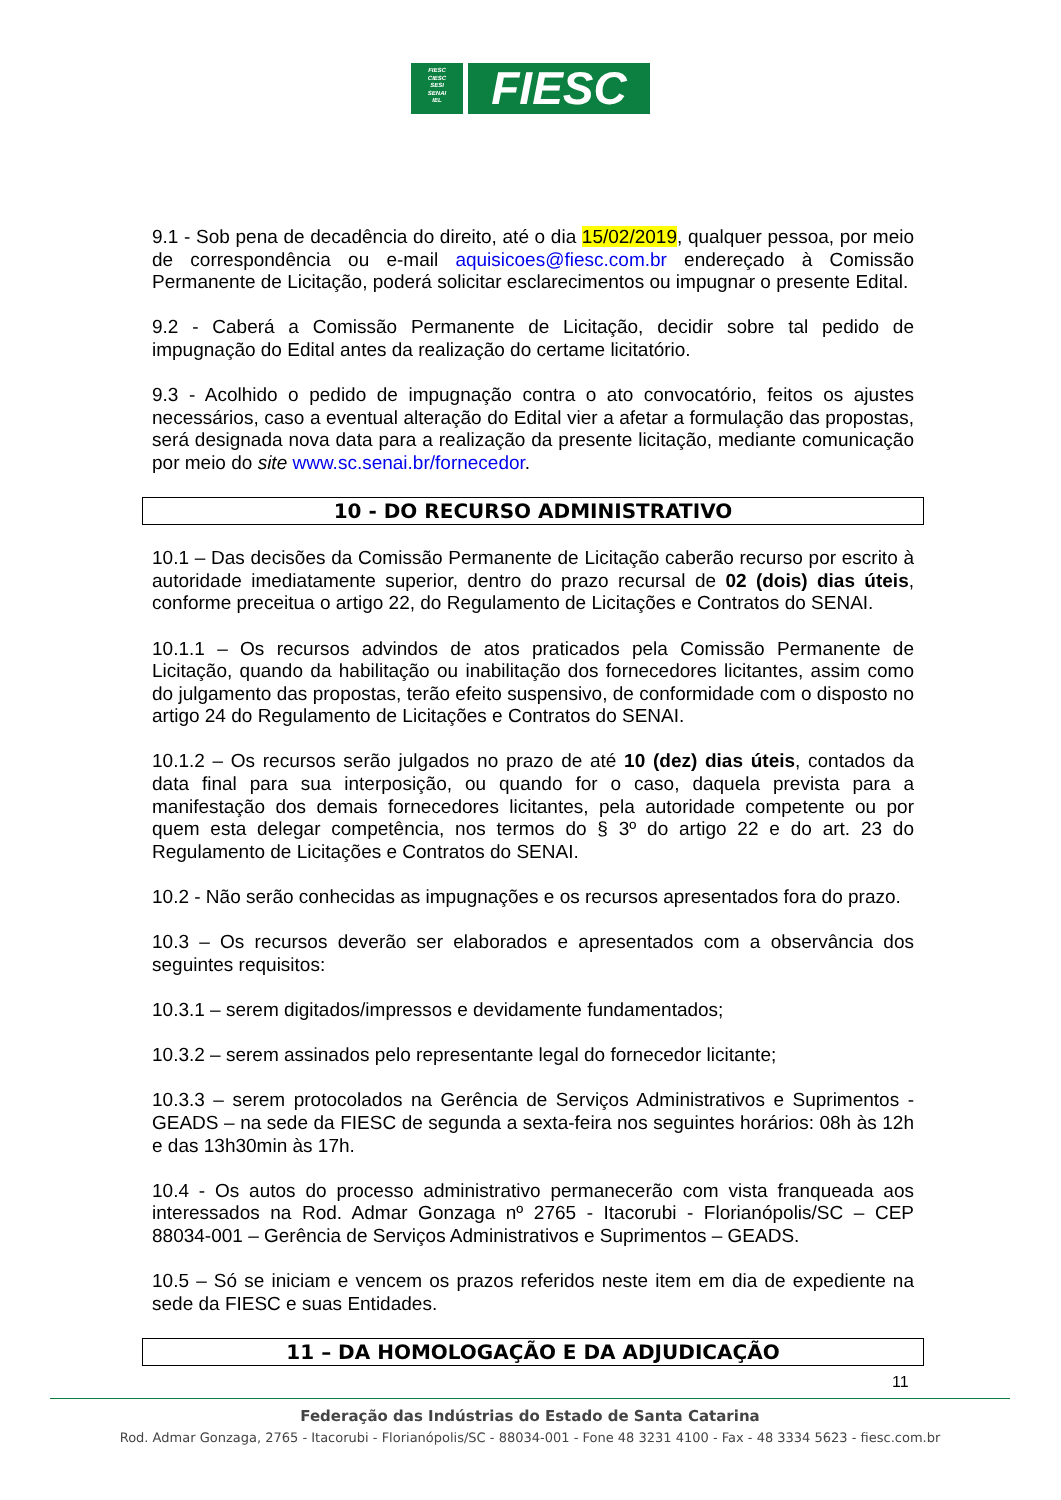FIESC
CIESC
SESI
SENAI
IEL
FIESC
9.1 - Sob pena de decadência do direito, até o dia 15/02/2019, qualquer pessoa, por meio de correspondência ou e-mail aquisicoes@fiesc.com.br endereçado à Comissão Permanente de Licitação, poderá solicitar esclarecimentos ou impugnar o presente Edital.
9.2 - Caberá a Comissão Permanente de Licitação, decidir sobre tal pedido de impugnação do Edital antes da realização do certame licitatório.
9.3 - Acolhido o pedido de impugnação contra o ato convocatório, feitos os ajustes necessários, caso a eventual alteração do Edital vier a afetar a formulação das propostas, será designada nova data para a realização da presente licitação, mediante comunicação por meio do site www.sc.senai.br/fornecedor.
10 - DO RECURSO ADMINISTRATIVO
10.1 – Das decisões da Comissão Permanente de Licitação caberão recurso por escrito à autoridade imediatamente superior, dentro do prazo recursal de 02 (dois) dias úteis, conforme preceitua o artigo 22, do Regulamento de Licitações e Contratos do SENAI.
10.1.1 – Os recursos advindos de atos praticados pela Comissão Permanente de Licitação, quando da habilitação ou inabilitação dos fornecedores licitantes, assim como do julgamento das propostas, terão efeito suspensivo, de conformidade com o disposto no artigo 24 do Regulamento de Licitações e Contratos do SENAI.
10.1.2 – Os recursos serão julgados no prazo de até 10 (dez) dias úteis, contados da data final para sua interposição, ou quando for o caso, daquela prevista para a manifestação dos demais fornecedores licitantes, pela autoridade competente ou por quem esta delegar competência, nos termos do § 3º do artigo 22 e do art. 23 do Regulamento de Licitações e Contratos do SENAI.
10.2 - Não serão conhecidas as impugnações e os recursos apresentados fora do prazo.
10.3 – Os recursos deverão ser elaborados e apresentados com a observância dos seguintes requisitos:
10.3.1 – serem digitados/impressos e devidamente fundamentados;
10.3.2 – serem assinados pelo representante legal do fornecedor licitante;
10.3.3 – serem protocolados na Gerência de Serviços Administrativos e Suprimentos - GEADS – na sede da FIESC de segunda a sexta-feira nos seguintes horários: 08h às 12h e das 13h30min às 17h.
10.4 - Os autos do processo administrativo permanecerão com vista franqueada aos interessados na Rod. Admar Gonzaga nº 2765 - Itacorubi - Florianópolis/SC – CEP 88034-001 – Gerência de Serviços Administrativos e Suprimentos – GEADS.
10.5 – Só se iniciam e vencem os prazos referidos neste item em dia de expediente na sede da FIESC e suas Entidades.
11 – DA HOMOLOGAÇÃO E DA ADJUDICAÇÃO
11
Federação das Indústrias do Estado de Santa Catarina
Rod. Admar Gonzaga, 2765 - Itacorubi - Florianópolis/SC - 88034-001 - Fone 48 3231 4100 - Fax - 48 3334 5623 - fiesc.com.br